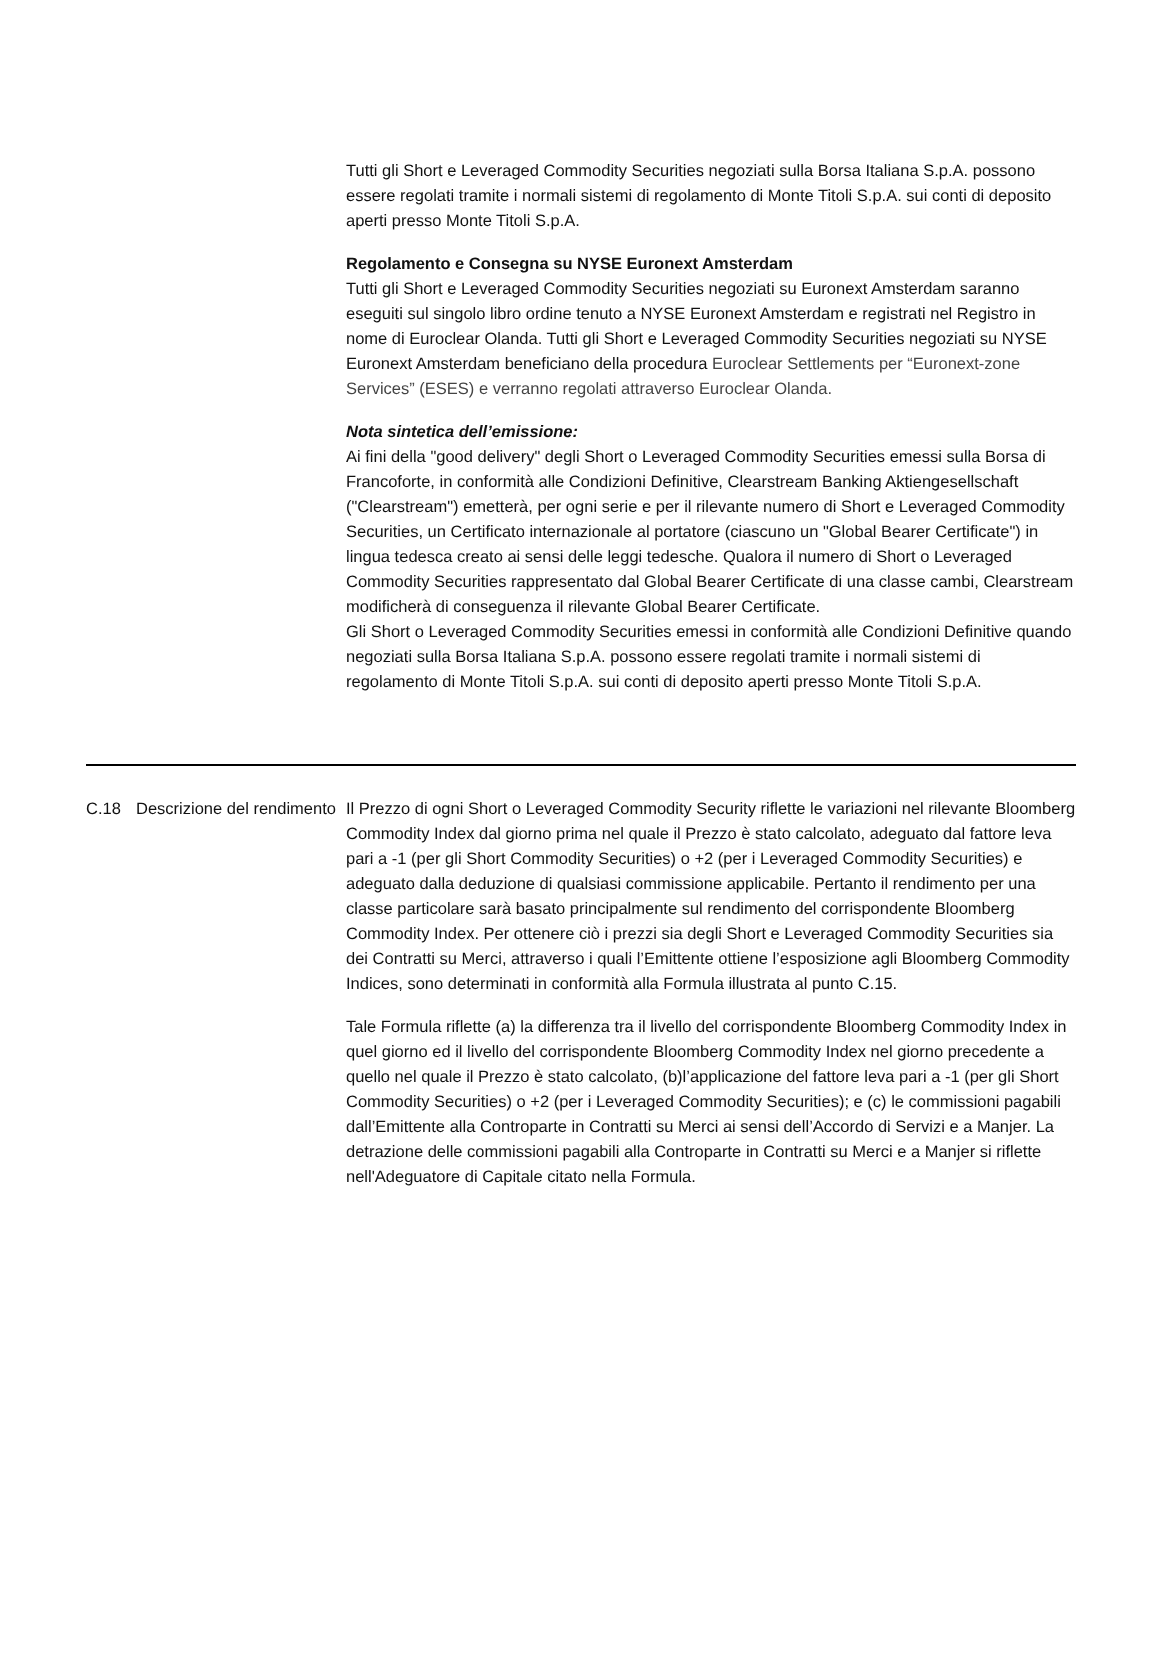Tutti gli Short e Leveraged Commodity Securities negoziati sulla Borsa Italiana S.p.A. possono essere regolati tramite i normali sistemi di regolamento di Monte Titoli S.p.A. sui conti di deposito aperti presso Monte Titoli S.p.A.
Regolamento e Consegna su NYSE Euronext Amsterdam
Tutti gli Short e Leveraged Commodity Securities negoziati su Euronext Amsterdam saranno eseguiti sul singolo libro ordine tenuto a NYSE Euronext Amsterdam e registrati nel Registro in nome di Euroclear Olanda. Tutti gli Short e Leveraged Commodity Securities negoziati su NYSE Euronext Amsterdam beneficiano della procedura Euroclear Settlements per “Euronext-zone Services” (ESES) e verranno regolati attraverso Euroclear Olanda.
Nota sintetica dell’emissione:
Ai fini della "good delivery" degli Short o Leveraged Commodity Securities emessi sulla Borsa di Francoforte, in conformità alle Condizioni Definitive, Clearstream Banking Aktiengesellschaft ("Clearstream") emetterà, per ogni serie e per il rilevante numero di Short e Leveraged Commodity Securities, un Certificato internazionale al portatore (ciascuno un "Global Bearer Certificate") in lingua tedesca creato ai sensi delle leggi tedesche. Qualora il numero di Short o Leveraged Commodity Securities rappresentato dal Global Bearer Certificate di una classe cambi, Clearstream modificherà di conseguenza il rilevante Global Bearer Certificate.
Gli Short o Leveraged Commodity Securities emessi in conformità alle Condizioni Definitive quando negoziati sulla Borsa Italiana S.p.A. possono essere regolati tramite i normali sistemi di regolamento di Monte Titoli S.p.A. sui conti di deposito aperti presso Monte Titoli S.p.A.
| C.18 | Descrizione del rendimento | Il Prezzo di ogni Short o Leveraged Commodity Security riflette le variazioni nel rilevante Bloomberg Commodity Index dal giorno prima nel quale il Prezzo è stato calcolato, adeguato dal fattore leva pari a -1 (per gli Short Commodity Securities) o +2 (per i Leveraged Commodity Securities) e adeguato dalla deduzione di qualsiasi commissione applicabile. Pertanto il rendimento per una classe particolare sarà basato principalmente sul rendimento del corrispondente Bloomberg Commodity Index. Per ottenere ciò i prezzi sia degli Short e Leveraged Commodity Securities sia dei Contratti su Merci, attraverso i quali l’Emittente ottiene l’esposizione agli Bloomberg Commodity Indices, sono determinati in conformità alla Formula illustrata al punto C.15. Tale Formula riflette (a) la differenza tra il livello del corrispondente Bloomberg Commodity Index in quel giorno ed il livello del corrispondente Bloomberg Commodity Index nel giorno precedente a quello nel quale il Prezzo è stato calcolato, (b)l’applicazione del fattore leva pari a -1 (per gli Short Commodity Securities) o +2 (per i Leveraged Commodity Securities); e (c) le commissioni pagabili dall’Emittente alla Controparte in Contratti su Merci ai sensi dell’Accordo di Servizi e a Manjer. La detrazione delle commissioni pagabili alla Controparte in Contratti su Merci e a Manjer si riflette nell'Adeguatore di Capitale citato nella Formula. |